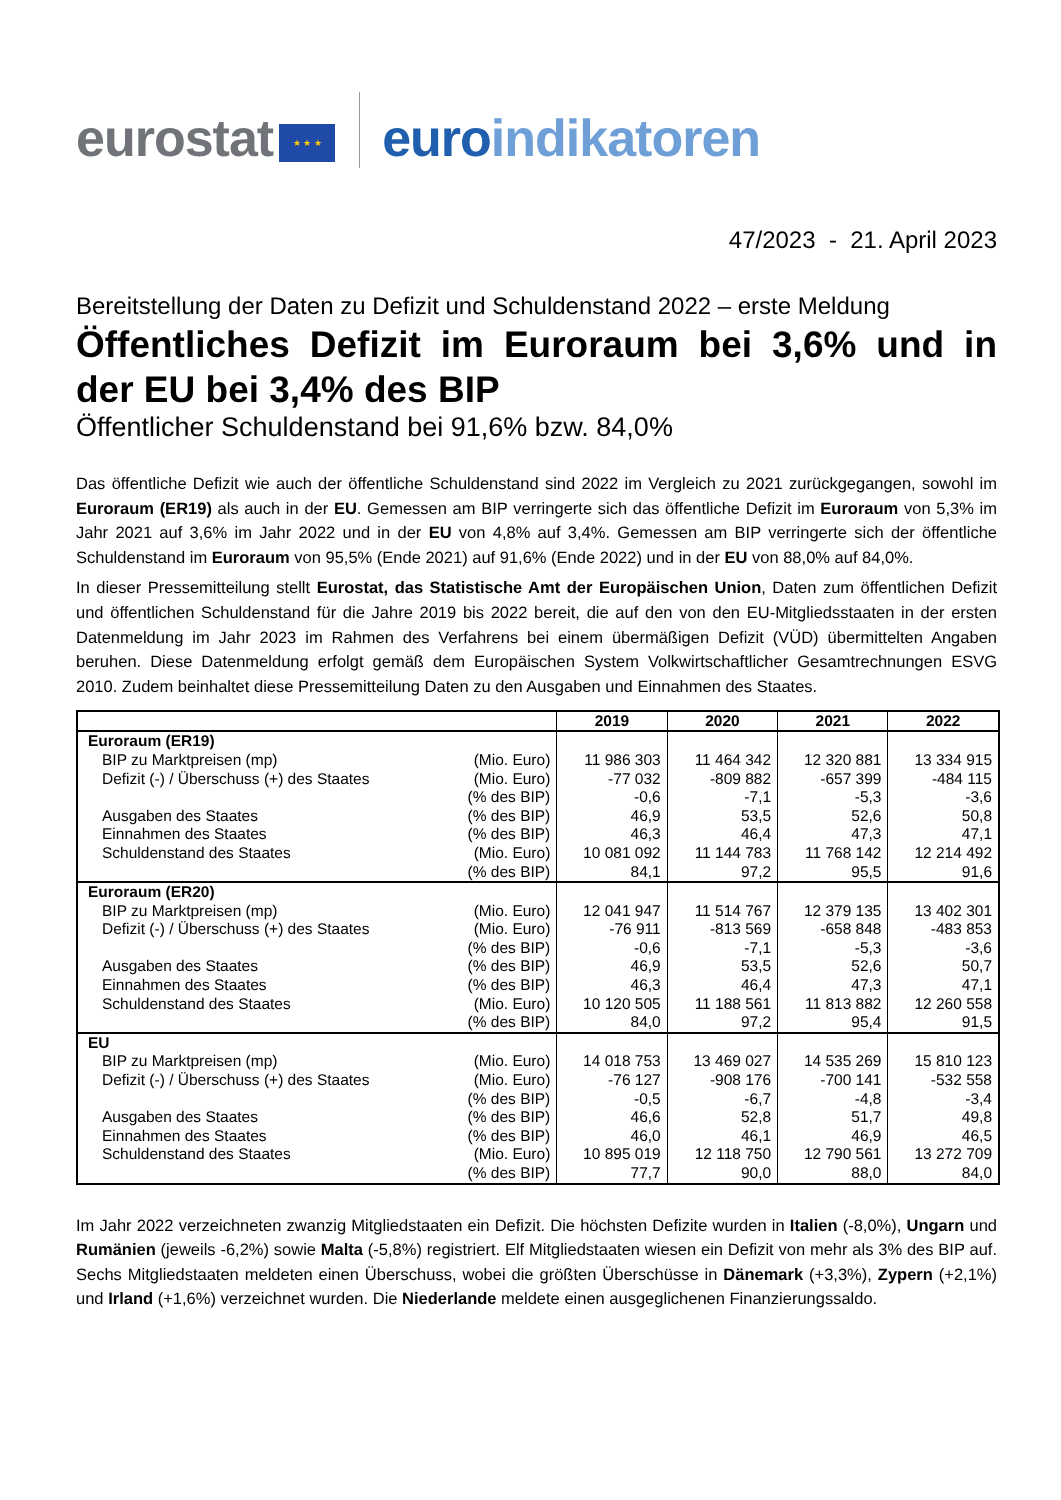eurostat ★ ★ ★ euroindikatoren
47/2023 - 21. April 2023
Bereitstellung der Daten zu Defizit und Schuldenstand 2022 – erste Meldung
Öffentliches Defizit im Euroraum bei 3,6% und in der EU bei 3,4% des BIP
Öffentlicher Schuldenstand bei 91,6% bzw. 84,0%
Das öffentliche Defizit wie auch der öffentliche Schuldenstand sind 2022 im Vergleich zu 2021 zurückgegangen, sowohl im Euroraum (ER19) als auch in der EU. Gemessen am BIP verringerte sich das öffentliche Defizit im Euroraum von 5,3% im Jahr 2021 auf 3,6% im Jahr 2022 und in der EU von 4,8% auf 3,4%. Gemessen am BIP verringerte sich der öffentliche Schuldenstand im Euroraum von 95,5% (Ende 2021) auf 91,6% (Ende 2022) und in der EU von 88,0% auf 84,0%.
In dieser Pressemitteilung stellt Eurostat, das Statistische Amt der Europäischen Union, Daten zum öffentlichen Defizit und öffentlichen Schuldenstand für die Jahre 2019 bis 2022 bereit, die auf den von den EU-Mitgliedsstaaten in der ersten Datenmeldung im Jahr 2023 im Rahmen des Verfahrens bei einem übermäßigen Defizit (VÜD) übermittelten Angaben beruhen. Diese Datenmeldung erfolgt gemäß dem Europäischen System Volkwirtschaftlicher Gesamtrechnungen ESVG 2010. Zudem beinhaltet diese Pressemitteilung Daten zu den Ausgaben und Einnahmen des Staates.
| | | 2019 | 2020 | 2021 | 2022 |
| --- | --- | --- | --- | --- | --- |
| Euroraum (ER19) | | | | | |
| BIP zu Marktpreisen (mp) | (Mio. Euro) | 11 986 303 | 11 464 342 | 12 320 881 | 13 334 915 |
| Defizit (-) / Überschuss (+) des Staates | (Mio. Euro) | -77 032 | -809 882 | -657 399 | -484 115 |
| | (% des BIP) | -0,6 | -7,1 | -5,3 | -3,6 |
| Ausgaben des Staates | (% des BIP) | 46,9 | 53,5 | 52,6 | 50,8 |
| Einnahmen des Staates | (% des BIP) | 46,3 | 46,4 | 47,3 | 47,1 |
| Schuldenstand des Staates | (Mio. Euro) | 10 081 092 | 11 144 783 | 11 768 142 | 12 214 492 |
| | (% des BIP) | 84,1 | 97,2 | 95,5 | 91,6 |
| Euroraum (ER20) | | | | | |
| BIP zu Marktpreisen (mp) | (Mio. Euro) | 12 041 947 | 11 514 767 | 12 379 135 | 13 402 301 |
| Defizit (-) / Überschuss (+) des Staates | (Mio. Euro) | -76 911 | -813 569 | -658 848 | -483 853 |
| | (% des BIP) | -0,6 | -7,1 | -5,3 | -3,6 |
| Ausgaben des Staates | (% des BIP) | 46,9 | 53,5 | 52,6 | 50,7 |
| Einnahmen des Staates | (% des BIP) | 46,3 | 46,4 | 47,3 | 47,1 |
| Schuldenstand des Staates | (Mio. Euro) | 10 120 505 | 11 188 561 | 11 813 882 | 12 260 558 |
| | (% des BIP) | 84,0 | 97,2 | 95,4 | 91,5 |
| EU | | | | | |
| BIP zu Marktpreisen (mp) | (Mio. Euro) | 14 018 753 | 13 469 027 | 14 535 269 | 15 810 123 |
| Defizit (-) / Überschuss (+) des Staates | (Mio. Euro) | -76 127 | -908 176 | -700 141 | -532 558 |
| | (% des BIP) | -0,5 | -6,7 | -4,8 | -3,4 |
| Ausgaben des Staates | (% des BIP) | 46,6 | 52,8 | 51,7 | 49,8 |
| Einnahmen des Staates | (% des BIP) | 46,0 | 46,1 | 46,9 | 46,5 |
| Schuldenstand des Staates | (Mio. Euro) | 10 895 019 | 12 118 750 | 12 790 561 | 13 272 709 |
| | (% des BIP) | 77,7 | 90,0 | 88,0 | 84,0 |
Im Jahr 2022 verzeichneten zwanzig Mitgliedstaaten ein Defizit. Die höchsten Defizite wurden in Italien (-8,0%), Ungarn und Rumänien (jeweils -6,2%) sowie Malta (-5,8%) registriert. Elf Mitgliedstaaten wiesen ein Defizit von mehr als 3% des BIP auf. Sechs Mitgliedstaaten meldeten einen Überschuss, wobei die größten Überschüsse in Dänemark (+3,3%), Zypern (+2,1%) und Irland (+1,6%) verzeichnet wurden. Die Niederlande meldete einen ausgeglichenen Finanzierungssaldo.